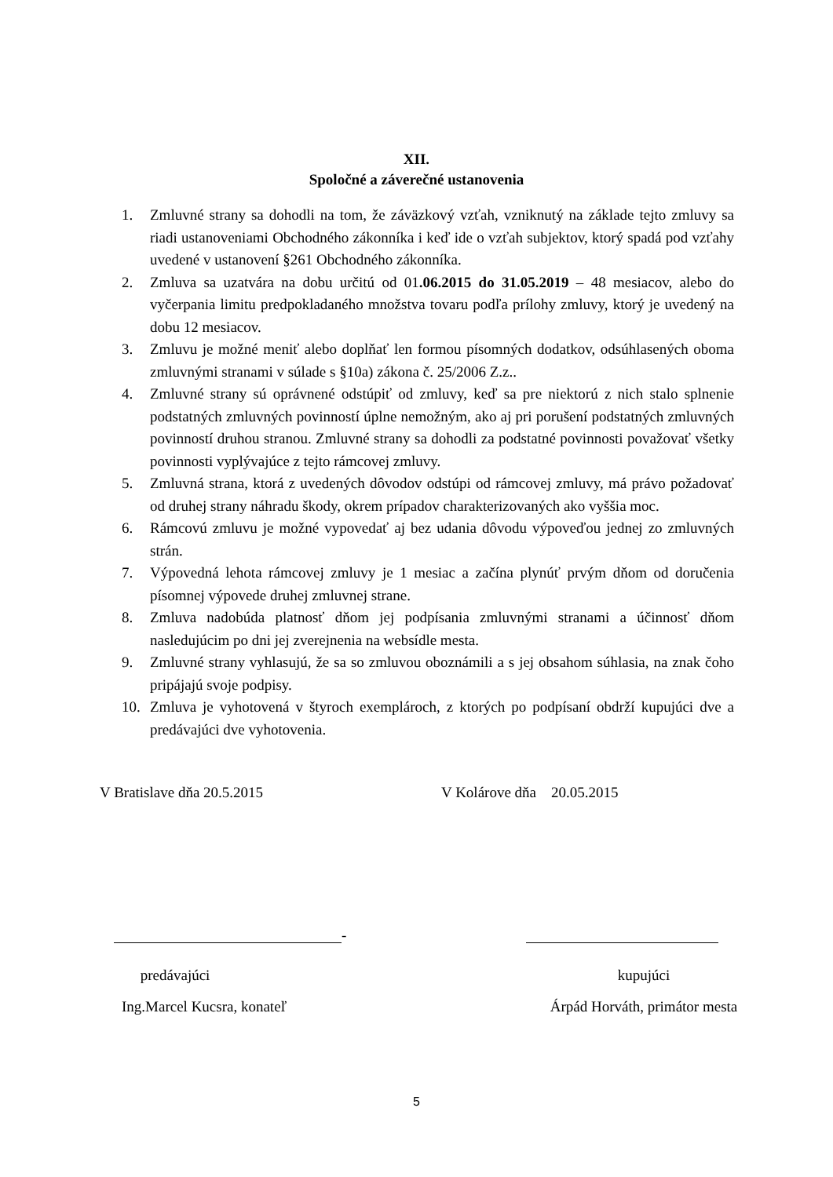XII.
Spoločné a záverečné ustanovenia
1. Zmluvné strany sa dohodli na tom, že záväzkový vzťah, vzniknutý na základe tejto zmluvy sa riadi ustanoveniami Obchodného zákonníka i keď ide o vzťah subjektov, ktorý spadá pod vzťahy uvedené v ustanovení §261 Obchodného zákonníka.
2. Zmluva sa uzatvára na dobu určitú od 01.06.2015 do 31.05.2019 – 48 mesiacov, alebo do vyčerpania limitu predpokladaného množstva tovaru podľa prílohy zmluvy, ktorý je uvedený na dobu 12 mesiacov.
3. Zmluvu je možné meniť alebo doplňať len formou písomných dodatkov, odsúhlasených oboma zmluvnými stranami v súlade s §10a) zákona č. 25/2006 Z.z..
4. Zmluvné strany sú oprávnené odstúpiť od zmluvy, keď sa pre niektorú z nich stalo splnenie podstatných zmluvných povinností úplne nemožným, ako aj pri porušení podstatných zmluvných povinností druhou stranou. Zmluvné strany sa dohodli za podstatné povinnosti považovať všetky povinnosti vyplývajúce z tejto rámcovej zmluvy.
5. Zmluvná strana, ktorá z uvedených dôvodov odstúpi od rámcovej zmluvy, má právo požadovať od druhej strany náhradu škody, okrem prípadov charakterizovaných ako vyššia moc.
6. Rámcovú zmluvu je možné vypovedať aj bez udania dôvodu výpoveďou jednej zo zmluvných strán.
7. Výpovedná lehota rámcovej zmluvy je 1 mesiac a začína plynúť prvým dňom od doručenia písomnej výpovede druhej zmluvnej strane.
8. Zmluva nadobúda platnosť dňom jej podpísania zmluvnými stranami a účinnosť dňom nasledujúcim po dni jej zverejnenia na websídle mesta.
9. Zmluvné strany vyhlasujú, že sa so zmluvou oboznámili a s jej obsahom súhlasia, na znak čoho pripájajú svoje podpisy.
10. Zmluva je vyhotovená v štyroch exemplároch, z ktorých po podpísaní obdrží kupujúci dve a predávajúci dve vyhotovenia.
V Bratislave dňa 20.5.2015 V Kolárove dňa 20.05.2015
-
predávajúci
Ing.Marcel Kucsra, konateľ
kupujúci
Árpád Horváth, primátor mesta
5